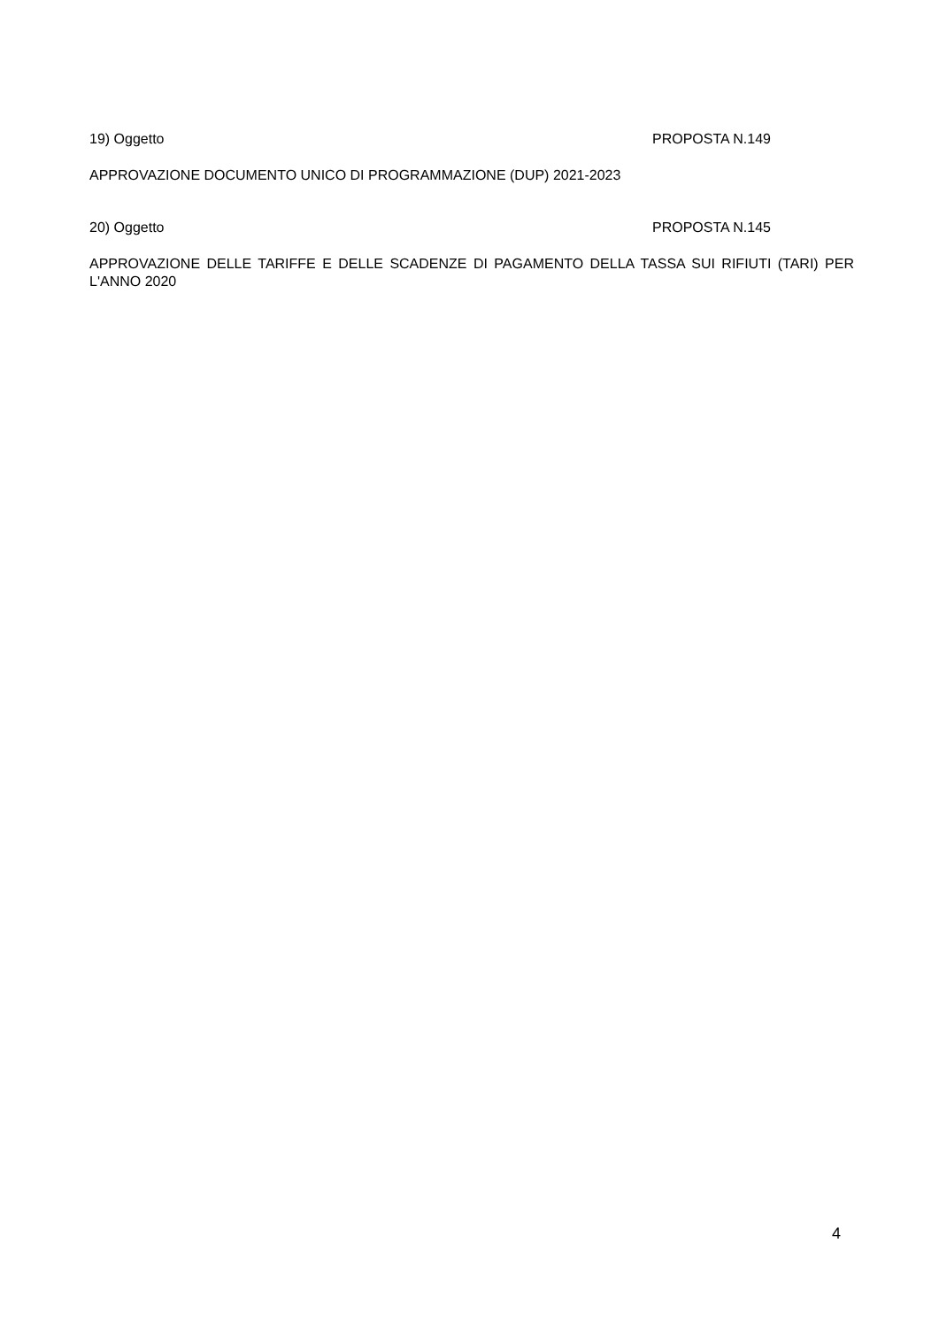19) Oggetto PROPOSTA N.149
APPROVAZIONE DOCUMENTO UNICO DI PROGRAMMAZIONE (DUP) 2021-2023
20) Oggetto PROPOSTA N.145
APPROVAZIONE DELLE TARIFFE E DELLE SCADENZE DI PAGAMENTO DELLA TASSA SUI RIFIUTI (TARI) PER L'ANNO 2020
4